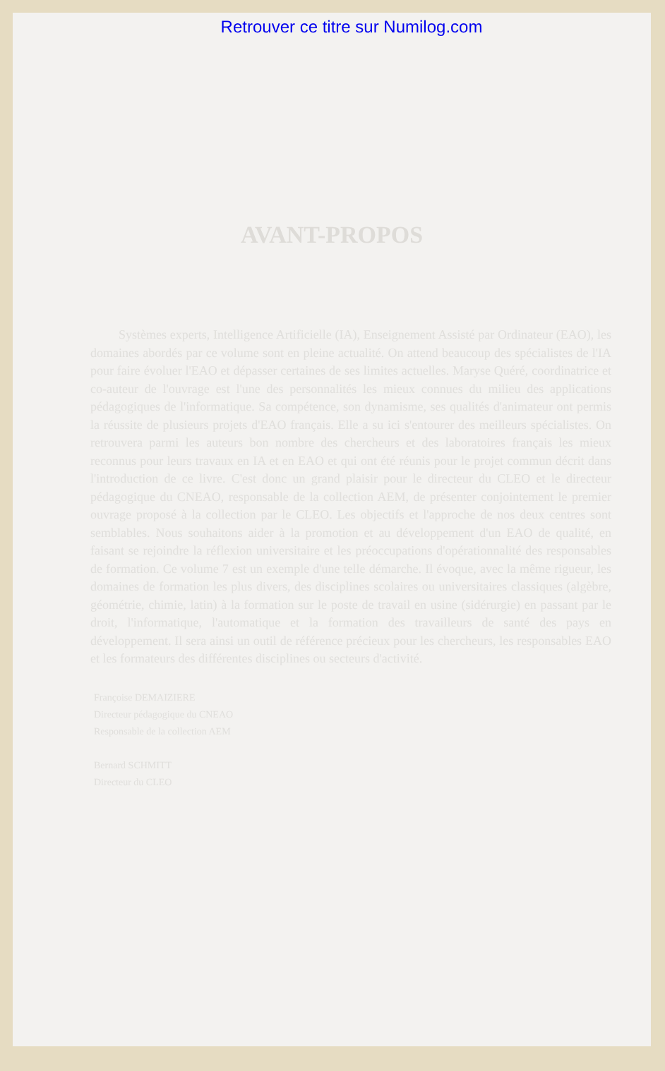Retrouver ce titre sur Numilog.com
AVANT-PROPOS
Systèmes experts, Intelligence Artificielle (IA), Enseignement Assisté par Ordinateur (EAO), les domaines abordés par ce volume sont en pleine actualité. On attend beaucoup des spécialistes de l'IA pour faire évoluer l'EAO et dépasser certaines de ses limites actuelles. Maryse Quéré, coordinatrice et co-auteur de l'ouvrage est l'une des personnalités les mieux connues du milieu des applications pédagogiques de l'informatique. Sa compétence, son dynamisme, ses qualités d'animateur ont permis la réussite de plusieurs projets d'EAO français. Elle a su ici s'entourer des meilleurs spécialistes. On retrouvera parmi les auteurs bon nombre des chercheurs et des laboratoires français les mieux reconnus pour leurs travaux en IA et en EAO et qui ont été réunis pour le projet commun décrit dans l'introduction de ce livre. C'est donc un grand plaisir pour le directeur du CLEO et le directeur pédagogique du CNEAO, responsable de la collection AEM, de présenter conjointement le premier ouvrage proposé à la collection par le CLEO. Les objectifs et l'approche de nos deux centres sont semblables. Nous souhaitons aider à la promotion et au développement d'un EAO de qualité, en faisant se rejoindre la réflexion universitaire et les préoccupations d'opérationnalité des responsables de formation. Ce volume 7 est un exemple d'une telle démarche. Il évoque, avec la même rigueur, les domaines de formation les plus divers, des disciplines scolaires ou universitaires classiques (algèbre, géométrie, chimie, latin) à la formation sur le poste de travail en usine (sidérurgie) en passant par le droit, l'informatique, l'automatique et la formation des travailleurs de santé des pays en développement. Il sera ainsi un outil de référence précieux pour les chercheurs, les responsables EAO et les formateurs des différentes disciplines ou secteurs d'activité.
Françoise DEMAIZIERE
Directeur pédagogique du CNEAO
Responsable de la collection AEM
Bernard SCHMITT
Directeur du CLEO